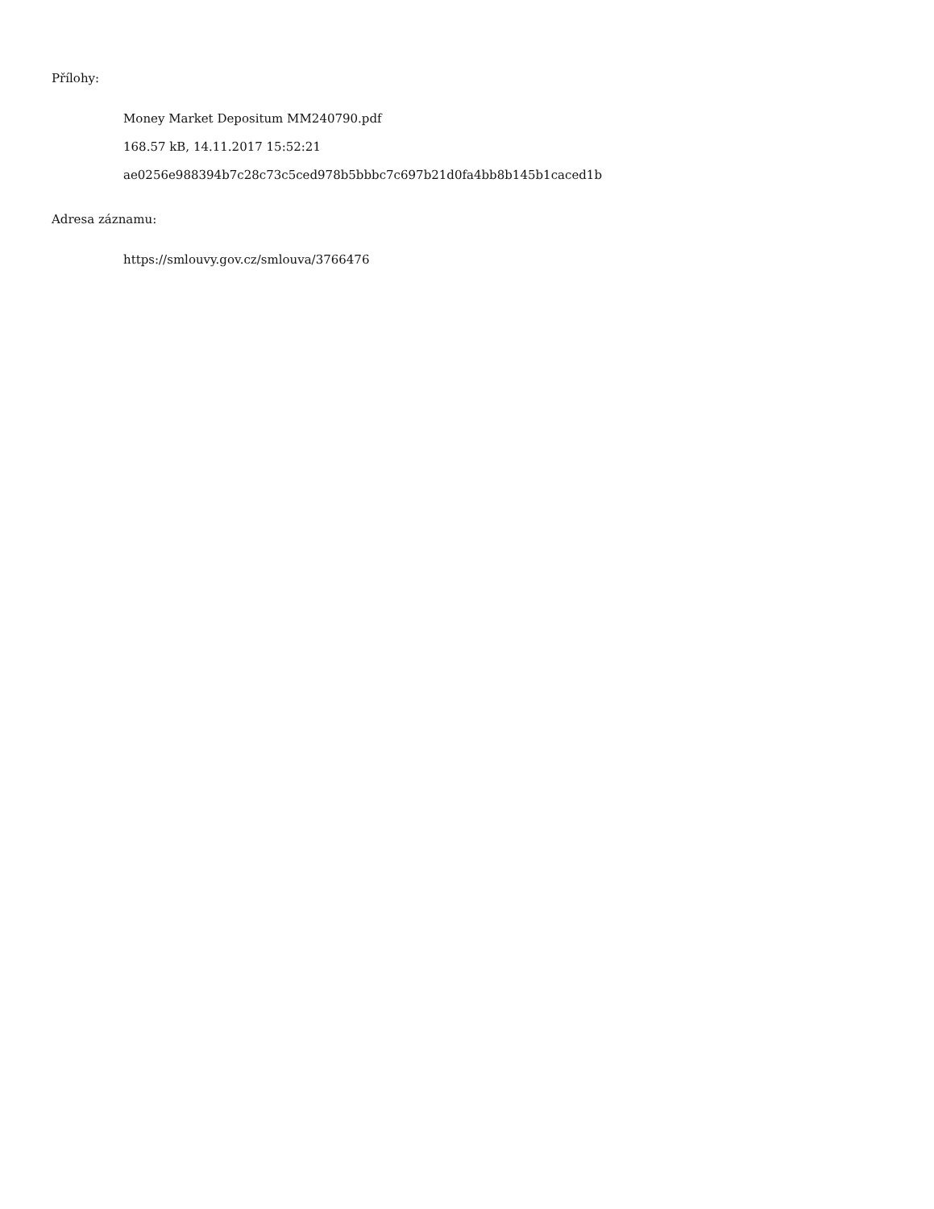Přílohy:
Money Market Depositum MM240790.pdf
168.57 kB, 14.11.2017 15:52:21
ae0256e988394b7c28c73c5ced978b5bbbc7c697b21d0fa4bb8b145b1caced1b
Adresa záznamu:
https://smlouvy.gov.cz/smlouva/3766476